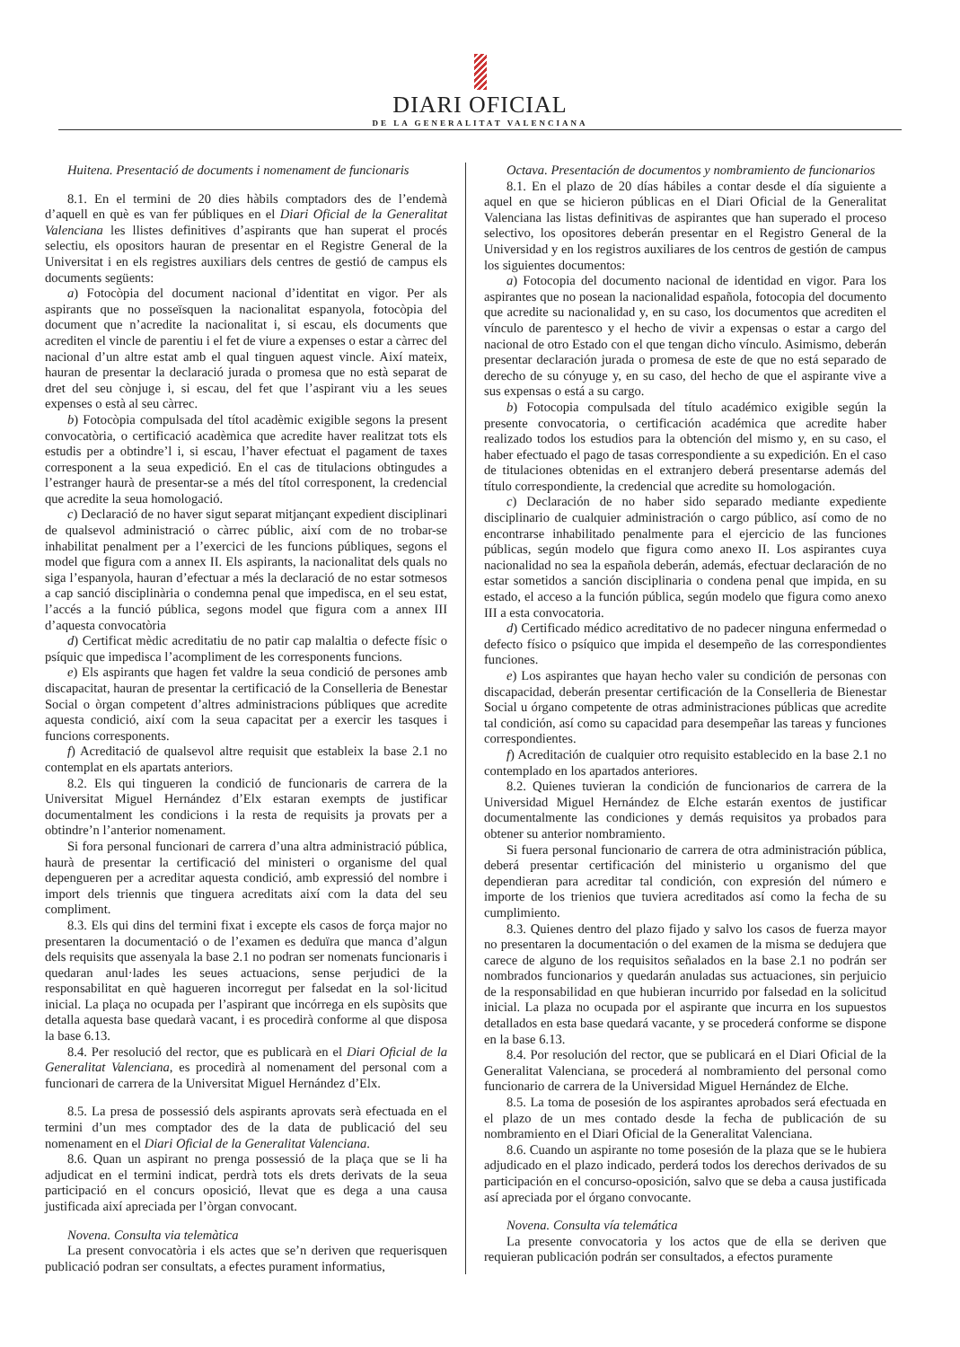DIARI OFICIAL
DE LA GENERALITAT VALENCIANA
Huitena. Presentació de documents i nomenament de funcionaris
8.1. En el termini de 20 dies hàbils comptadors des de l’endemà d’aquell en què es van fer públiques en el Diari Oficial de la Generalitat Valenciana les llistes definitives d’aspirants que han superat el procés selectiu, els opositors hauran de presentar en el Registre General de la Universitat i en els registres auxiliars dels centres de gestió de campus els documents següents:
a) Fotocòpia del document nacional d’identitat en vigor. Per als aspirants que no posseïsquen la nacionalitat espanyola, fotocòpia del document que n’acredite la nacionalitat i, si escau, els documents que acrediten el vincle de parentiu i el fet de viure a expenses o estar a càrrec del nacional d’un altre estat amb el qual tinguen aquest vincle. Així mateix, hauran de presentar la declaració jurada o promesa que no està separat de dret del seu cònjuge i, si escau, del fet que l’aspirant viu a les seues expenses o està al seu càrrec.
b) Fotocòpia compulsada del títol acadèmic exigible segons la present convocatòria, o certificació acadèmica que acredite haver realitzat tots els estudis per a obtindre’l i, si escau, l’haver efectuat el pagament de taxes corresponent a la seua expedició. En el cas de titulacions obtingudes a l’estranger haurà de presentar-se a més del títol corresponent, la credencial que acredite la seua homologació.
c) Declaració de no haver sigut separat mitjançant expedient disciplinari de qualsevol administració o càrrec públic, així com de no trobar-se inhabilitat penalment per a l’exercici de les funcions públiques, segons el model que figura com a annex II. Els aspirants, la nacionalitat dels quals no siga l’espanyola, hauran d’efectuar a més la declaració de no estar sotmesos a cap sanció disciplinària o condemna penal que impedisca, en el seu estat, l’accés a la funció pública, segons model que figura com a annex III d’aquesta convocatòria
d) Certificat mèdic acreditatiu de no patir cap malaltia o defecte físic o psíquic que impedisca l’acompliment de les corresponents funcions.
e) Els aspirants que hagen fet valdre la seua condició de persones amb discapacitat, hauran de presentar la certificació de la Conselleria de Benestar Social o òrgan competent d’altres administracions públiques que acredite aquesta condició, així com la seua capacitat per a exercir les tasques i funcions corresponents.
f) Acreditació de qualsevol altre requisit que estableix la base 2.1 no contemplat en els apartats anteriors.
8.2. Els qui tingueren la condició de funcionaris de carrera de la Universitat Miguel Hernández d’Elx estaran exempts de justificar documentalment les condicions i la resta de requisits ja provats per a obtindre’n l’anterior nomenament.
Si fora personal funcionari de carrera d’una altra administració pública, haurà de presentar la certificació del ministeri o organisme del qual depengueren per a acreditar aquesta condició, amb expressió del nombre i import dels triennis que tinguera acreditats així com la data del seu compliment.
8.3. Els qui dins del termini fixat i excepte els casos de força major no presentaren la documentació o de l’examen es deduïra que manca d’algun dels requisits que assenyala la base 2.1 no podran ser nomenats funcionaris i quedaran anul·lades les seues actuacions, sense perjudici de la responsabilitat en què hagueren incorregut per falsedat en la sol·licitud inicial. La plaça no ocupada per l’aspirant que incórrega en els supòsits que detalla aquesta base quedarà vacant, i es procedirà conforme al que disposa la base 6.13.
8.4. Per resolució del rector, que es publicarà en el Diari Oficial de la Generalitat Valenciana, es procedirà al nomenament del personal com a funcionari de carrera de la Universitat Miguel Hernández d’Elx.
8.5. La presa de possessió dels aspirants aprovats serà efectuada en el termini d’un mes comptador des de la data de publicació del seu nomenament en el Diari Oficial de la Generalitat Valenciana.
8.6. Quan un aspirant no prenga possessió de la plaça que se li ha adjudicat en el termini indicat, perdrà tots els drets derivats de la seua participació en el concurs oposició, llevat que es dega a una causa justificada així apreciada per l’òrgan convocant.
Novena. Consulta via telemàtica
La present convocatòria i els actes que se’n deriven que requerisquen publicació podran ser consultats, a efectes purament informatius,
Octava. Presentación de documentos y nombramiento de funcionarios
8.1. En el plazo de 20 días hábiles a contar desde el día siguiente a aquel en que se hicieron públicas en el Diari Oficial de la Generalitat Valenciana las listas definitivas de aspirantes que han superado el proceso selectivo, los opositores deberán presentar en el Registro General de la Universidad y en los registros auxiliares de los centros de gestión de campus los siguientes documentos:
a) Fotocopia del documento nacional de identidad en vigor. Para los aspirantes que no posean la nacionalidad española, fotocopia del documento que acredite su nacionalidad y, en su caso, los documentos que acrediten el vínculo de parentesco y el hecho de vivir a expensas o estar a cargo del nacional de otro Estado con el que tengan dicho vínculo. Asimismo, deberán presentar declaración jurada o promesa de este de que no está separado de derecho de su cónyuge y, en su caso, del hecho de que el aspirante vive a sus expensas o está a su cargo.
b) Fotocopia compulsada del título académico exigible según la presente convocatoria, o certificación académica que acredite haber realizado todos los estudios para la obtención del mismo y, en su caso, el haber efectuado el pago de tasas correspondiente a su expedición. En el caso de titulaciones obtenidas en el extranjero deberá presentarse además del título correspondiente, la credencial que acredite su homologación.
c) Declaración de no haber sido separado mediante expediente disciplinario de cualquier administración o cargo público, así como de no encontrarse inhabilitado penalmente para el ejercicio de las funciones públicas, según modelo que figura como anexo II. Los aspirantes cuya nacionalidad no sea la española deberán, además, efectuar declaración de no estar sometidos a sanción disciplinaria o condena penal que impida, en su estado, el acceso a la función pública, según modelo que figura como anexo III a esta convocatoria.
d) Certificado médico acreditativo de no padecer ninguna enfermedad o defecto físico o psíquico que impida el desempeño de las correspondientes funciones.
e) Los aspirantes que hayan hecho valer su condición de personas con discapacidad, deberán presentar certificación de la Conselleria de Bienestar Social u órgano competente de otras administraciones públicas que acredite tal condición, así como su capacidad para desempeñar las tareas y funciones correspondientes.
f) Acreditación de cualquier otro requisito establecido en la base 2.1 no contemplado en los apartados anteriores.
8.2. Quienes tuvieran la condición de funcionarios de carrera de la Universidad Miguel Hernández de Elche estarán exentos de justificar documentalmente las condiciones y demás requisitos ya probados para obtener su anterior nombramiento.
Si fuera personal funcionario de carrera de otra administración pública, deberá presentar certificación del ministerio u organismo del que dependieran para acreditar tal condición, con expresión del número e importe de los trienios que tuviera acreditados así como la fecha de su cumplimiento.
8.3. Quienes dentro del plazo fijado y salvo los casos de fuerza mayor no presentaren la documentación o del examen de la misma se dedujera que carece de alguno de los requisitos señalados en la base 2.1 no podrán ser nombrados funcionarios y quedarán anuladas sus actuaciones, sin perjuicio de la responsabilidad en que hubieran incurrido por falsedad en la solicitud inicial. La plaza no ocupada por el aspirante que incurra en los supuestos detallados en esta base quedará vacante, y se procederá conforme se dispone en la base 6.13.
8.4. Por resolución del rector, que se publicará en el Diari Oficial de la Generalitat Valenciana, se procederá al nombramiento del personal como funcionario de carrera de la Universidad Miguel Hernández de Elche.
8.5. La toma de posesión de los aspirantes aprobados será efectuada en el plazo de un mes contado desde la fecha de publicación de su nombramiento en el Diari Oficial de la Generalitat Valenciana.
8.6. Cuando un aspirante no tome posesión de la plaza que se le hubiera adjudicado en el plazo indicado, perderá todos los derechos derivados de su participación en el concurso-oposición, salvo que se deba a causa justificada así apreciada por el órgano convocante.
Novena. Consulta vía telemática
La presente convocatoria y los actos que de ella se deriven que requieran publicación podrán ser consultados, a efectos puramente